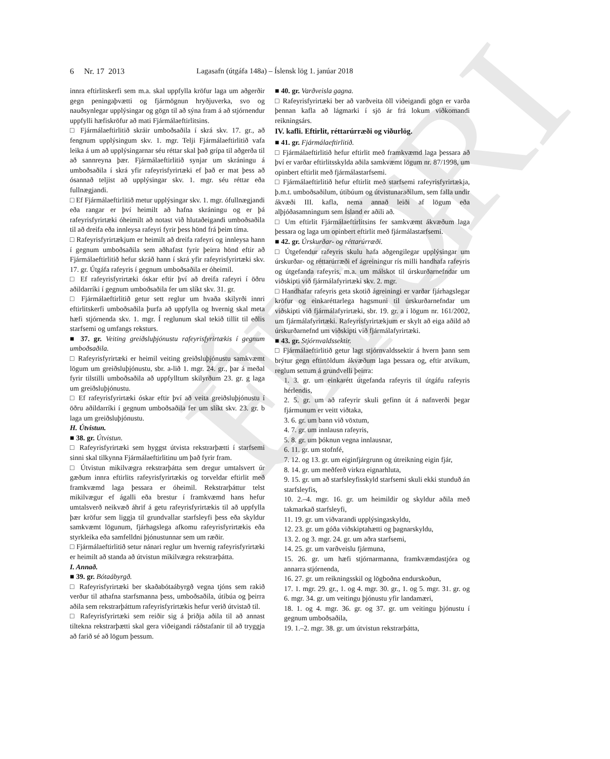ELDRI ÚTG
6 Nr. 17 2013 Lagasafn (útgáfa 148a) – Íslensk lög 1. janúar 2018
innra eftirlitskerfi sem m.a. skal uppfylla kröfur laga um aðgerðir gegn peningaþvætti og fjármögnun hryðjuverka, svo og nauðsynlegar upplýsingar og gögn til að sýna fram á að stjórnendur uppfylli hæfiskröfur að mati Fjármálaeftirlitsins.
□ Fjármálaeftirlitið skráir umboðsaðila í skrá skv. 17. gr., að fengnum upplýsingum skv. 1. mgr. Telji Fjármálaeftirlitið vafa leika á um að upplýsingarnar séu réttar skal það grípa til aðgerða til að sannreyna þær. Fjármálaeftirlitið synjar um skráningu á umboðsaðila í skrá yfir rafeyrisfyrirtæki ef það er mat þess að ósannað teljist að upplýsingar skv. 1. mgr. séu réttar eða fullnægjandi.
□ Ef Fjármálaeftirlitið metur upplýsingar skv. 1. mgr. ófullnægjandi eða rangar er því heimilt að hafna skráningu og er þá rafeyrisfyrirtæki óheimilt að notast við hlutaðeigandi umboðsaðila til að dreifa eða innleysa rafeyri fyrir þess hönd frá þeim tíma.
□ Rafeyrisfyrirtækjum er heimilt að dreifa rafeyri og innleysa hann í gegnum umboðsaðila sem aðhafast fyrir þeirra hönd eftir að Fjármálaeftirlitið hefur skráð hann í skrá yfir rafeyrisfyrirtæki skv. 17. gr. Útgáfa rafeyris í gegnum umboðsaðila er óheimil.
□ Ef rafeyrisfyrirtæki óskar eftir því að dreifa rafeyri í öðru aðildarríki í gegnum umboðsaðila fer um slíkt skv. 31. gr.
□ Fjármálaeftirlitið getur sett reglur um hvaða skilyrði innri eftirlitskerfi umboðsaðila þurfa að uppfylla og hvernig skal meta hæfi stjórnenda skv. 1. mgr. Í reglunum skal tekið tillit til eðlis starfsemi og umfangs reksturs.
■ 37. gr. Veiting greiðsluþjónustu rafeyrisfyrirtækis í gegnum umboðsaðila.
□ Rafeyrisfyrirtæki er heimil veiting greiðsluþjónustu samkvæmt lögum um greiðsluþjónustu, sbr. a-lið 1. mgr. 24. gr., þar á meðal fyrir tilstilli umboðsaðila að uppfylltum skilyrðum 23. gr. g laga um greiðsluþjónustu.
□ Ef rafeyrisfyrirtæki óskar eftir því að veita greiðsluþjónustu í öðru aðildarríki í gegnum umboðsaðila fer um slíkt skv. 23. gr. b laga um greiðsluþjónustu.
H. Útvistun.
■ 38. gr. Útvistun.
□ Rafeyrisfyrirtæki sem hyggst útvista rekstrarþætti í starfsemi sinni skal tilkynna Fjármálaeftirlitinu um það fyrir fram.
□ Útvistun mikilvægra rekstrarþátta sem dregur umtalsvert úr gæðum innra eftirlits rafeyrisfyrirtækis og torveldar eftirlit með framkvæmd laga þessara er óheimil. Rekstrarþáttur telst mikilvægur ef ágalli eða brestur í framkvæmd hans hefur umtalsverð neikvæð áhrif á getu rafeyrisfyrirtækis til að uppfylla þær kröfur sem liggja til grundvallar starfsleyfi þess eða skyldur samkvæmt lögunum, fjárhagslega afkomu rafeyrisfyrirtækis eða styrkleika eða samfelldni þjónustunnar sem um ræðir.
□ Fjármálaeftirlitið setur nánari reglur um hvernig rafeyrisfyrirtæki er heimilt að standa að útvistun mikilvægra rekstrarþátta.
I. Annað.
■ 39. gr. Bótaábyrgð.
□ Rafeyrisfyrirtæki ber skaðabótaábyrgð vegna tjóns sem rakið verður til athafna starfsmanna þess, umboðsaðila, útibúa og þeirra aðila sem rekstrarþáttum rafeyrisfyrirtækis hefur verið útvistað til.
□ Rafeyrisfyrirtæki sem reiðir sig á þriðja aðila til að annast tiltekna rekstrarþætti skal gera viðeigandi ráðstafanir til að tryggja að farið sé að lögum þessum.
■ 40. gr. Varðveisla gagna.
□ Rafeyrisfyrirtæki ber að varðveita öll viðeigandi gögn er varða þennan kafla að lágmarki í sjö ár frá lokum viðkomandi reikningsárs.
IV. kafli. Eftirlit, réttarúrræði og viðurlög.
■ 41. gr. Fjármálaeftirlitið.
□ Fjármálaeftirlitið hefur eftirlit með framkvæmd laga þessara að því er varðar eftirlitsskylda aðila samkvæmt lögum nr. 87/1998, um opinbert eftirlit með fjármálastarfsemi.
□ Fjármálaeftirlitið hefur eftirlit með starfsemi rafeyrisfyrirtækja, þ.m.t. umboðsaðilum, útibúum og útvistunaraðilum, sem falla undir ákvæði III. kafla, nema annað leiði af lögum eða alþjóðasamningum sem Ísland er aðili að.
□ Um eftirlit Fjármálaeftirlitsins fer samkvæmt ákvæðum laga þessara og laga um opinbert eftirlit með fjármálastarfsemi.
■ 42. gr. Úrskurðar- og réttarúrræði.
□ Útgefendur rafeyris skulu hafa aðgengilegar upplýsingar um úrskurðar- og réttarúrræði ef ágreiningur rís milli handhafa rafeyris og útgefanda rafeyris, m.a. um málskot til úrskurðarnefndar um viðskipti við fjármálafyrirtæki skv. 2. mgr.
□ Handhafar rafeyris geta skotið ágreiningi er varðar fjárhagslegar kröfur og einkaréttarlega hagsmuni til úrskurðarnefndar um viðskipti við fjármálafyrirtæki, sbr. 19. gr. a í lögum nr. 161/2002, um fjármálafyrirtæki. Rafeyrisfyrirtækjum er skylt að eiga aðild að úrskurðarnefnd um viðskipti við fjármálafyrirtæki.
■ 43. gr. Stjórnvaldssektir.
□ Fjármálaeftirlitið getur lagt stjórnvaldssektir á hvern þann sem brýtur gegn eftirtöldum ákvæðum laga þessara og, eftir atvikum, reglum settum á grundvelli þeirra:
1. 3. gr. um einkarétt útgefanda rafeyris til útgáfu rafeyris hérlendis,
2. 5. gr. um að rafeyrir skuli gefinn út á nafnverði þegar fjármunum er veitt viðtaka,
3. 6. gr. um bann við vöxtum,
4. 7. gr. um innlausn rafeyris,
5. 8. gr. um þóknun vegna innlausnar,
6. 11. gr. um stofnfé,
7. 12. og 13. gr. um eiginfjárgrunn og útreikning eigin fjár,
8. 14. gr. um meðferð virkra eignarhluta,
9. 15. gr. um að starfsleyfisskyld starfsemi skuli ekki stunduð án starfsleyfis,
10. 2.–4. mgr. 16. gr. um heimildir og skyldur aðila með takmarkað starfsleyfi,
11. 19. gr. um viðvarandi upplýsingaskyldu,
12. 23. gr. um góða viðskiptahætti og þagnarskyldu,
13. 2. og 3. mgr. 24. gr. um aðra starfsemi,
14. 25. gr. um varðveislu fjármuna,
15. 26. gr. um hæfi stjórnarmanna, framkvæmdastjóra og annarra stjórnenda,
16. 27. gr. um reikningsskil og lögboðna endurskoðun,
17. 1. mgr. 29. gr., 1. og 4. mgr. 30. gr., 1. og 5. mgr. 31. gr. og 6. mgr. 34. gr. um veitingu þjónustu yfir landamæri,
18. 1. og 4. mgr. 36. gr. og 37. gr. um veitingu þjónustu í gegnum umboðsaðila,
19. 1.–2. mgr. 38. gr. um útvistun rekstrarþátta,